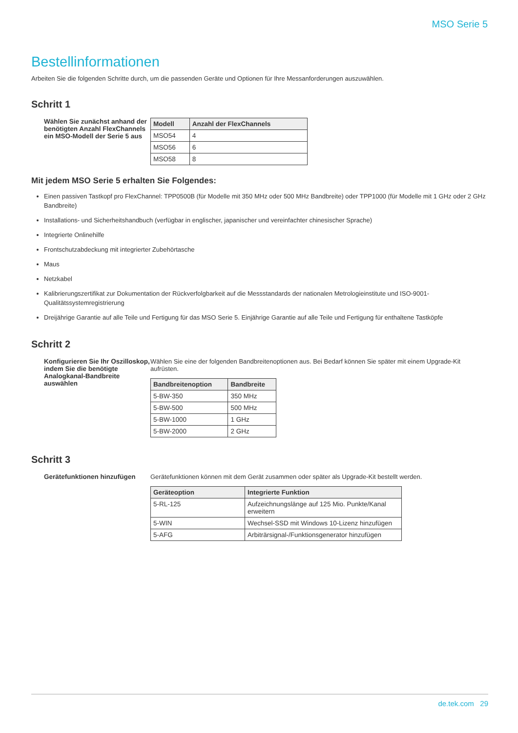MSO Serie 5
Bestellinformationen
Arbeiten Sie die folgenden Schritte durch, um die passenden Geräte und Optionen für Ihre Messanforderungen auszuwählen.
Schritt 1
Wählen Sie zunächst anhand der benötigten Anzahl FlexChannels ein MSO-Modell der Serie 5 aus
| Modell | Anzahl der FlexChannels |
| --- | --- |
| MSO54 | 4 |
| MSO56 | 6 |
| MSO58 | 8 |
Mit jedem MSO Serie 5 erhalten Sie Folgendes:
Einen passiven Tastkopf pro FlexChannel: TPP0500B (für Modelle mit 350 MHz oder 500 MHz Bandbreite) oder TPP1000 (für Modelle mit 1 GHz oder 2 GHz Bandbreite)
Installations- und Sicherheitshandbuch (verfügbar in englischer, japanischer und vereinfachter chinesischer Sprache)
Integrierte Onlinehilfe
Frontschutzabdeckung mit integrierter Zubehörtasche
Maus
Netzkabel
Kalibrierungszertifikat zur Dokumentation der Rückverfolgbarkeit auf die Messstandards der nationalen Metrologieinstitute und ISO-9001-Qualitätssystemregistrierung
Dreijährige Garantie auf alle Teile und Fertigung für das MSO Serie 5. Einjährige Garantie auf alle Teile und Fertigung für enthaltene Tastköpfe
Schritt 2
Konfigurieren Sie Ihr Oszilloskop, indem Sie die benötigte Analogkanal-Bandbreite auswählen
Wählen Sie eine der folgenden Bandbreitenoptionen aus. Bei Bedarf können Sie später mit einem Upgrade-Kit aufrüsten.
| Bandbreitenoption | Bandbreite |
| --- | --- |
| 5-BW-350 | 350 MHz |
| 5-BW-500 | 500 MHz |
| 5-BW-1000 | 1 GHz |
| 5-BW-2000 | 2 GHz |
Schritt 3
Gerätefunktionen hinzufügen
Gerätefunktionen können mit dem Gerät zusammen oder später als Upgrade-Kit bestellt werden.
| Geräteoption | Integrierte Funktion |
| --- | --- |
| 5-RL-125 | Aufzeichnungslänge auf 125 Mio. Punkte/Kanal erweitern |
| 5-WIN | Wechsel-SSD mit Windows 10-Lizenz hinzufügen |
| 5-AFG | Arbiträrsignal-/Funktionsgenerator hinzufügen |
de.tek.com 29